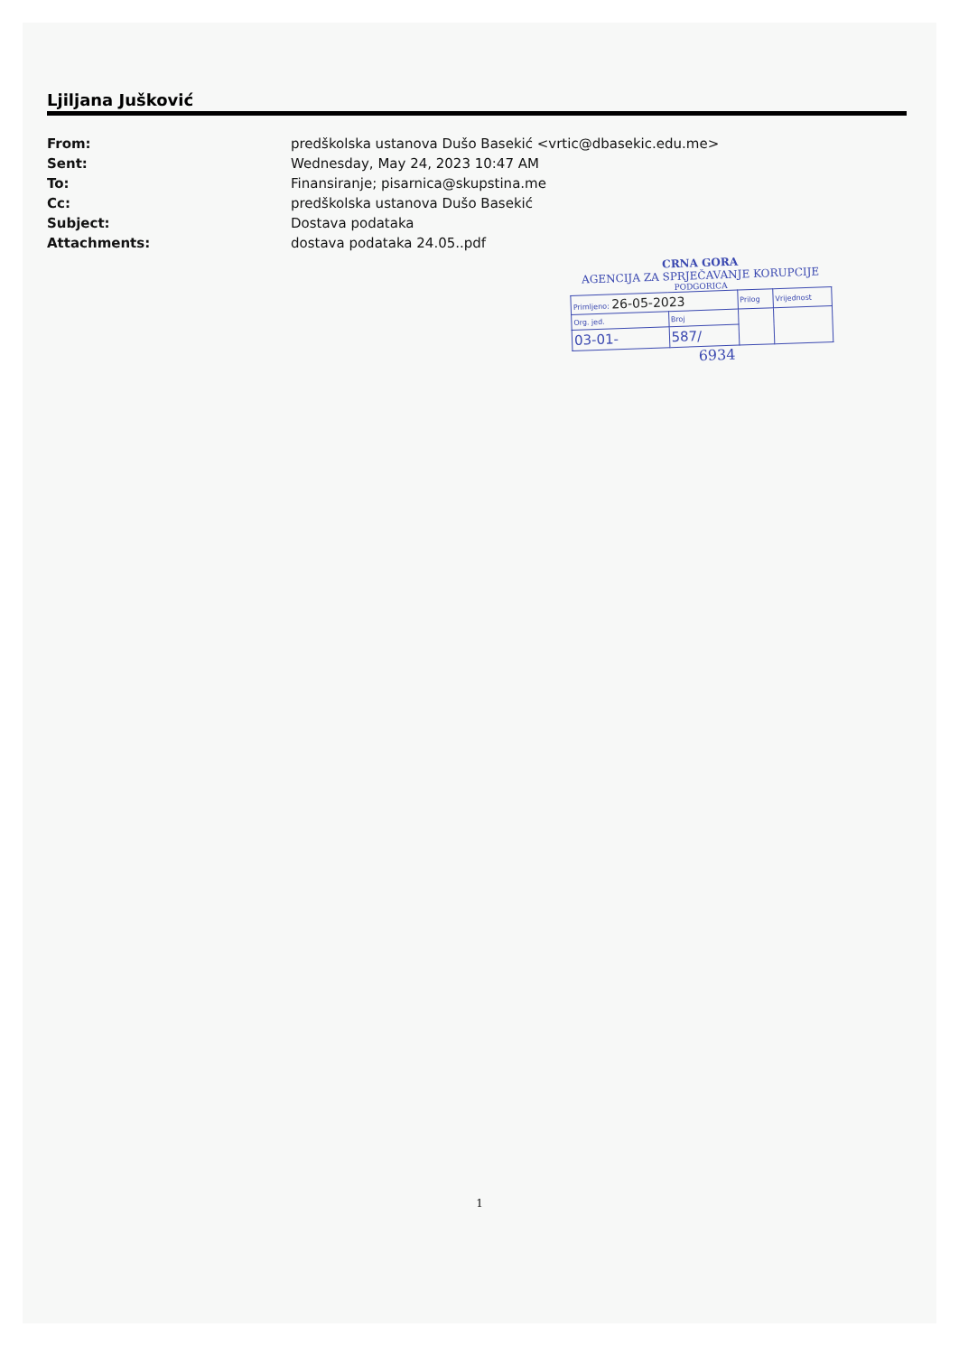Ljiljana Jušković
From: predškolska ustanova Dušo Basekić <vrtic@dbasekic.edu.me> Sent: Wednesday, May 24, 2023 10:47 AM To: Finansiranje; pisarnica@skupstina.me Cc: predškolska ustanova Dušo Basekić Subject: Dostava podataka Attachments: dostava podataka 24.05..pdf
CRNA GORA
AGENCIJA ZA SPRJEČAVANJE KORUPCIJE
PODGORICA
| Primljeno: 26-05-2023 | | Prilog | Vrijednost |
| Org. jed. | Broj | | |
| 03-01- | 587/ | | |
6934
1